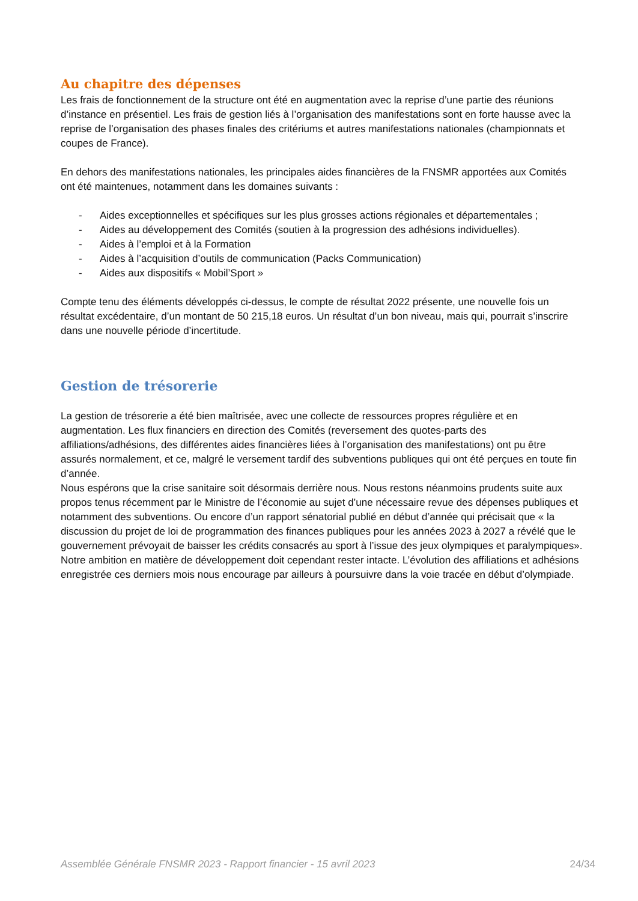Au chapitre des dépenses
Les frais de fonctionnement de la structure ont été en augmentation avec la reprise d’une partie des réunions d’instance en présentiel. Les frais de gestion liés à l’organisation des manifestations sont en forte hausse avec la reprise de l’organisation des phases finales des critériums et autres manifestations nationales (championnats et coupes de France).
En dehors des manifestations nationales, les principales aides financières de la FNSMR apportées aux Comités ont été maintenues, notamment dans les domaines suivants :
- Aides exceptionnelles et spécifiques sur les plus grosses actions régionales et départementales ;
- Aides au développement des Comités (soutien à la progression des adhésions individuelles).
- Aides à l’emploi et à la Formation
- Aides à l’acquisition d’outils de communication (Packs Communication)
- Aides aux dispositifs « Mobil’Sport »
Compte tenu des éléments développés ci-dessus, le compte de résultat 2022 présente, une nouvelle fois un résultat excédentaire, d’un montant de 50 215,18 euros. Un résultat d’un bon niveau, mais qui, pourrait s’inscrire dans une nouvelle période d’incertitude.
Gestion de trésorerie
La gestion de trésorerie a été bien maîtrisée, avec une collecte de ressources propres régulière et en augmentation. Les flux financiers en direction des Comités (reversement des quotes-parts des affiliations/adhésions, des différentes aides financières liées à l’organisation des manifestations) ont pu être assurés normalement, et ce, malgré le versement tardif des subventions publiques qui ont été perçues en toute fin d’année.
Nous espérons que la crise sanitaire soit désormais derrière nous. Nous restons néanmoins prudents suite aux propos tenus récemment par le Ministre de l’économie au sujet d’une nécessaire revue des dépenses publiques et notamment des subventions. Ou encore d’un rapport sénatorial publié en début d’année qui précisait que « la discussion du projet de loi de programmation des finances publiques pour les années 2023 à 2027 a révélé que le gouvernement prévoyait de baisser les crédits consacrés au sport à l’issue des jeux olympiques et paralympiques».
Notre ambition en matière de développement doit cependant rester intacte. L’évolution des affiliations et adhésions enregistrée ces derniers mois nous encourage par ailleurs à poursuivre dans la voie tracée en début d’olympiade.
Assemblée Générale FNSMR 2023 - Rapport financier - 15 avril 2023 24/34